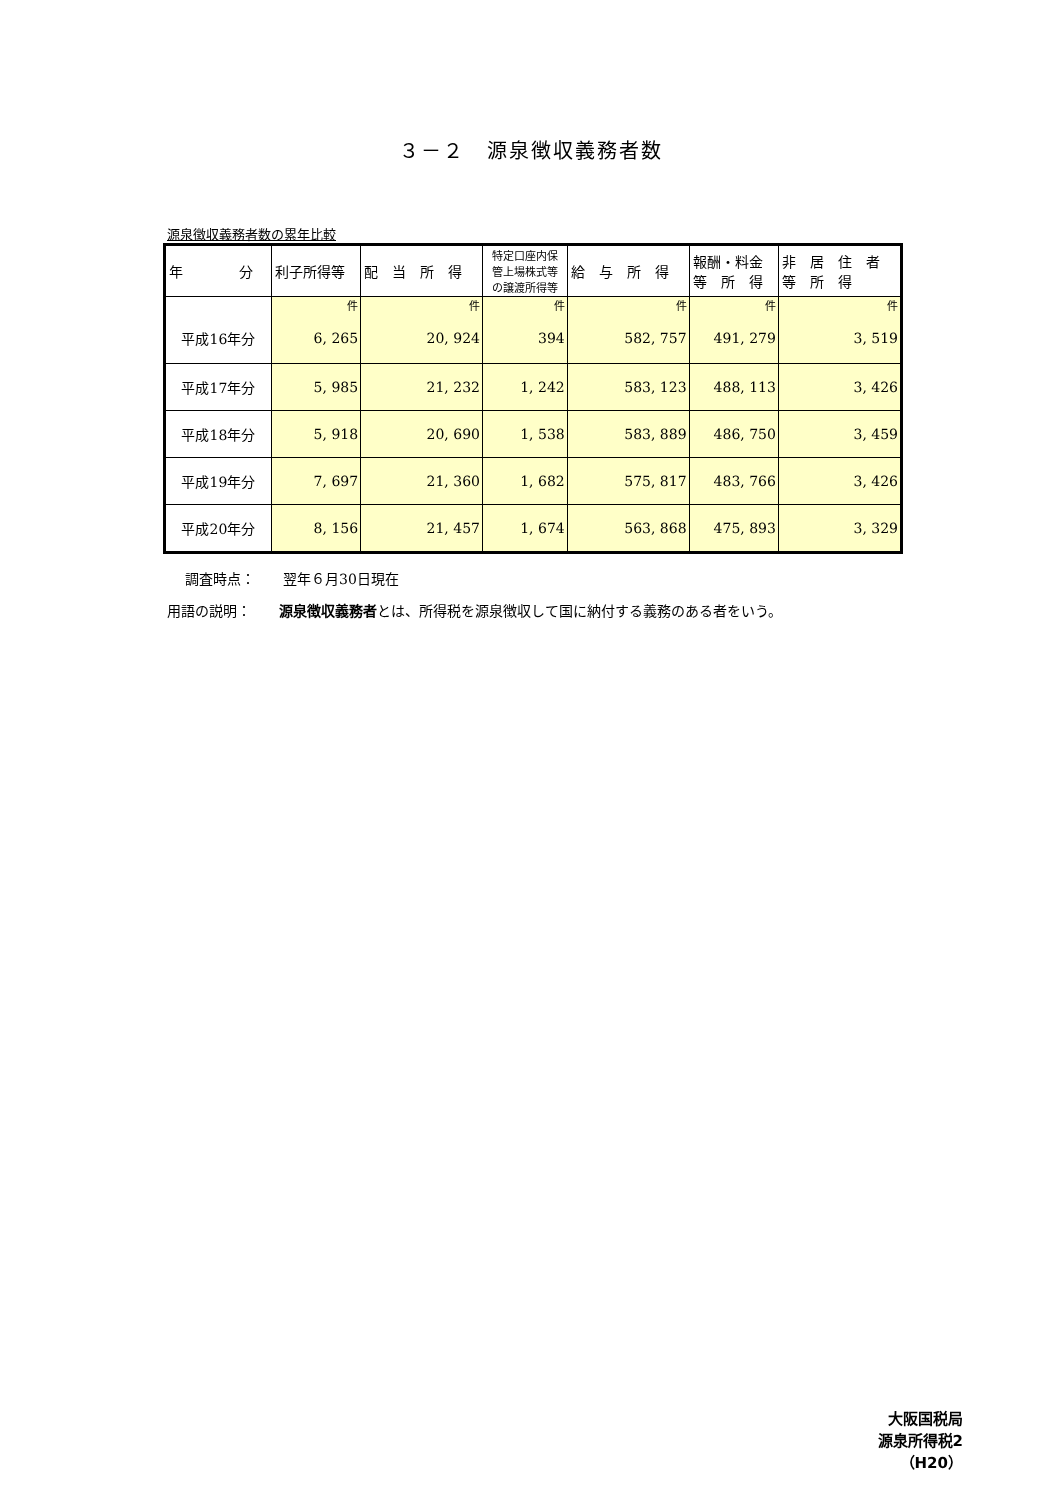３－２　源泉徴収義務者数
源泉徴収義務者数の累年比較
| 年 分 | 利子所得等 | 配 当 所 得 | 特定口座内保 管上場株式等 の譲渡所得等 | 給 与 所 得 | 報酬・料金 等 所 得 | 非 居 住 者 等 所 得 |
| --- | --- | --- | --- | --- | --- | --- |
| | 件 | 件 | 件 | 件 | 件 | 件 |
| 平成16年分 | 6, 265 | 20, 924 | 394 | 582, 757 | 491, 279 | 3, 519 |
| 平成17年分 | 5, 985 | 21, 232 | 1, 242 | 583, 123 | 488, 113 | 3, 426 |
| 平成18年分 | 5, 918 | 20, 690 | 1, 538 | 583, 889 | 486, 750 | 3, 459 |
| 平成19年分 | 7, 697 | 21, 360 | 1, 682 | 575, 817 | 483, 766 | 3, 426 |
| 平成20年分 | 8, 156 | 21, 457 | 1, 674 | 563, 868 | 475, 893 | 3, 329 |
調査時点：　　翌年６月30日現在
用語の説明：　　源泉徴収義務者とは、所得税を源泉徴収して国に納付する義務のある者をいう。
大阪国税局
源泉所得税2
（H20）